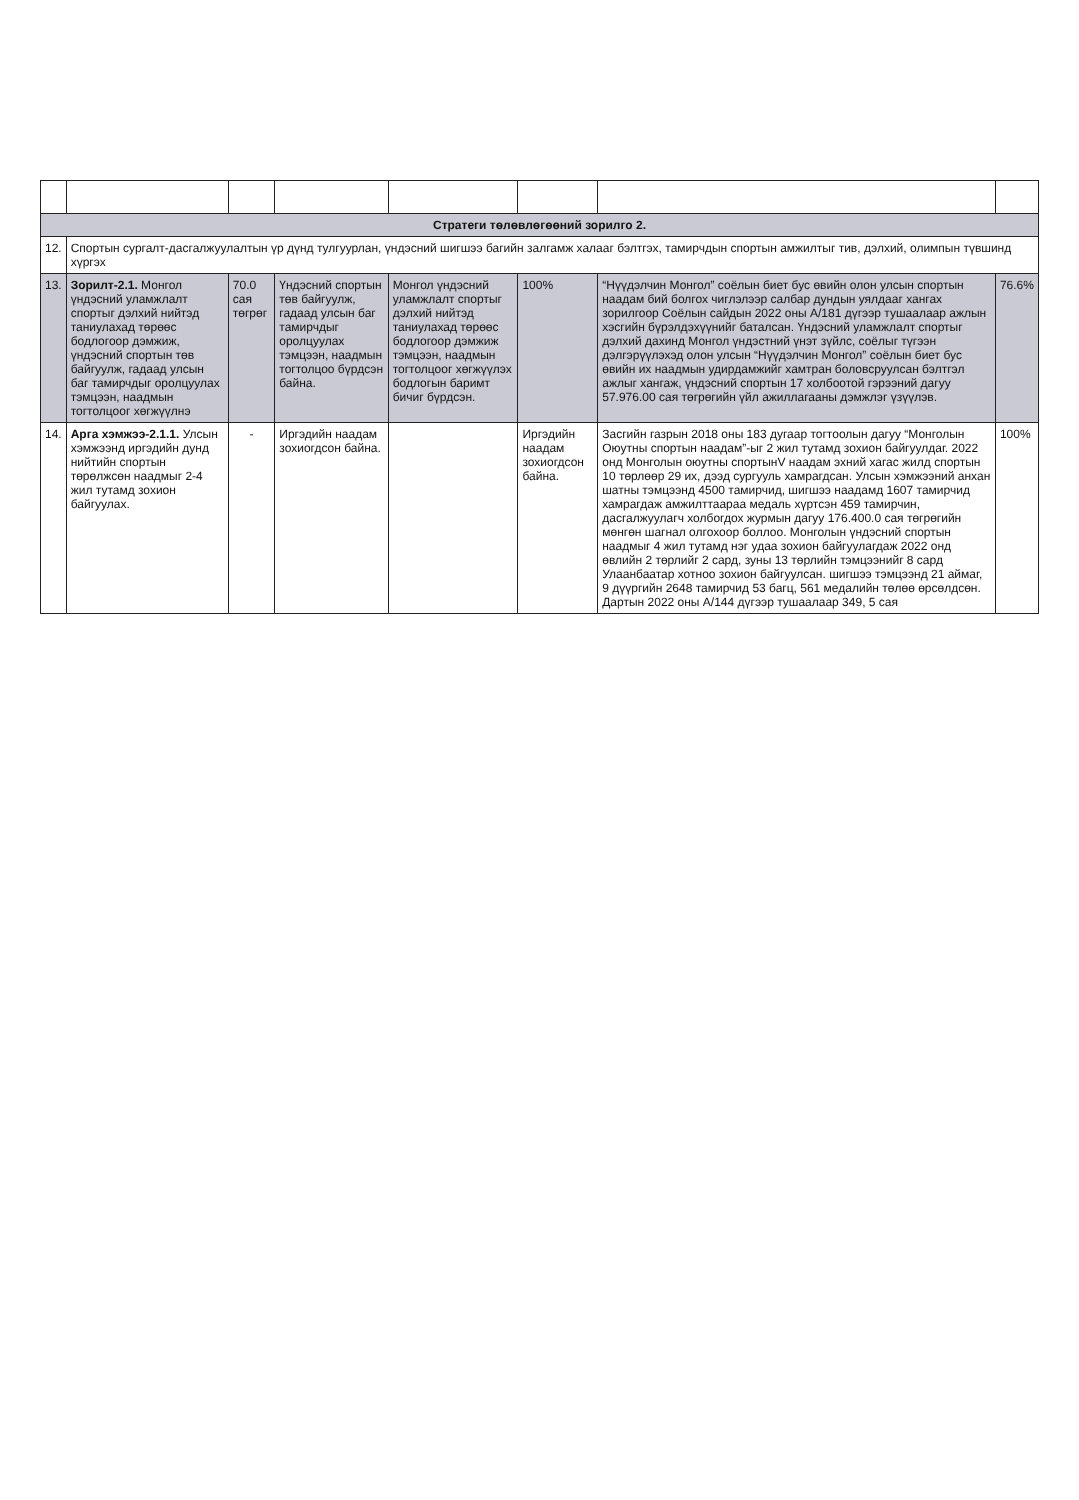| Стратеги төлөвлөгөөний зорилго 2. | | | | | | | |
| 12. | Спортын сургалт-дасгалжуулалтын үр дүнд тулгуурлан, үндэсний шигшээ багийн залгамж халааг бэлтгэх, тамирчдын спортын амжилтыг тив, дэлхий, олимпын түвшинд хүргэх | | | | | | |
| 13. | Зорилт-2.1. Монгол үндэсний уламжлалт спортыг дэлхий нийтэд таниулахад төрөөс бодлогоор дэмжиж, үндэсний спортын төв байгуулж, гадаад улсын баг тамирчдыг оролцуулах тэмцээн, наадмын тогтолцоог хөгжүүлнэ | 70.0 сая төгрөг | Үндэсний спортын төв байгуулж, гадаад улсын баг тамирчдыг оролцуулах тэмцээн, наадмын тогтолцоо бүрдсэн байна. | Монгол үндэсний уламжлалт спортыг дэлхий нийтэд таниулахад төрөөс бодлогоор дэмжиж тэмцээн, наадмын тогтолцоог хөгжүүлэх бодлогын баримт бичиг бүрдсэн. | 100% | “Нүүдэлчин Монгол” соёлын биет бус өвийн олон улсын спортын наадам бий болгох чиглэлээр салбар дундын уялдааг хангах зорилгоор Соёлын сайдын 2022 оны А/181 дүгээр тушаалаар ажлын хэсгийн бүрэлдэхүүнийг баталсан. Үндэсний уламжлалт спортыг дэлхий дахинд Монгол үндэстний үнэт зүйлс, соёлыг түгээн дэлгэрүүлэхэд олон улсын “Нүүдэлчин Монгол” соёлын биет бус өвийн их наадмын удирдамжийг хамтран боловсруулсан бэлтгэл ажлыг хангаж, үндэсний спортын 17 холбоотой гэрээний дагуу 57.976.00 сая төгрөгийн үйл ажиллагааны дэмжлэг үзүүлэв. | 76.6% |
| 14. | Арга хэмжээ-2.1.1. Улсын хэмжээнд иргэдийн дунд нийтийн спортын төрөлжсөн наадмыг 2-4 жил тутамд зохион байгуулах. | - | Иргэдийн наадам зохиогдсон байна. | | Иргэдийн наадам зохиогдсон байна. | Засгийн газрын 2018 оны 183 дугаар тогтоолын дагуу “Монголын Оюутны спортын наадам”-ыг 2 жил тутамд зохион байгуулдаг. 2022 онд Монголын оюутны спортынV наадам эхний хагас жилд спортын 10 төрлөөр 29 их, дээд сургууль хамрагдсан. Улсын хэмжээний анхан шатны тэмцээнд 4500 тамирчид, шигшээ наадамд 1607 тамирчид хамрагдаж амжилттаараа медаль хүртсэн 459 тамирчин, дасгалжуулагч холбогдох журмын дагуу 176.400.0 сая төгрөгийн мөнгөн шагнал олгохоор боллоо. Монголын үндэсний спортын наадмыг 4 жил тутамд нэг удаа зохион байгуулагдаж 2022 онд өвлийн 2 төрлийг 2 сард, зуны 13 төрлийн тэмцээнийг 8 сард Улаанбаатар хотноо зохион байгуулсан. шигшээ тэмцээнд 21 аймаг, 9 дүүргийн 2648 тамирчид 53 багц, 561 медалийн төлөө өрсөлдсөн. Дартын 2022 оны А/144 дүгээр тушаалаар 349, 5 сая | 100% |